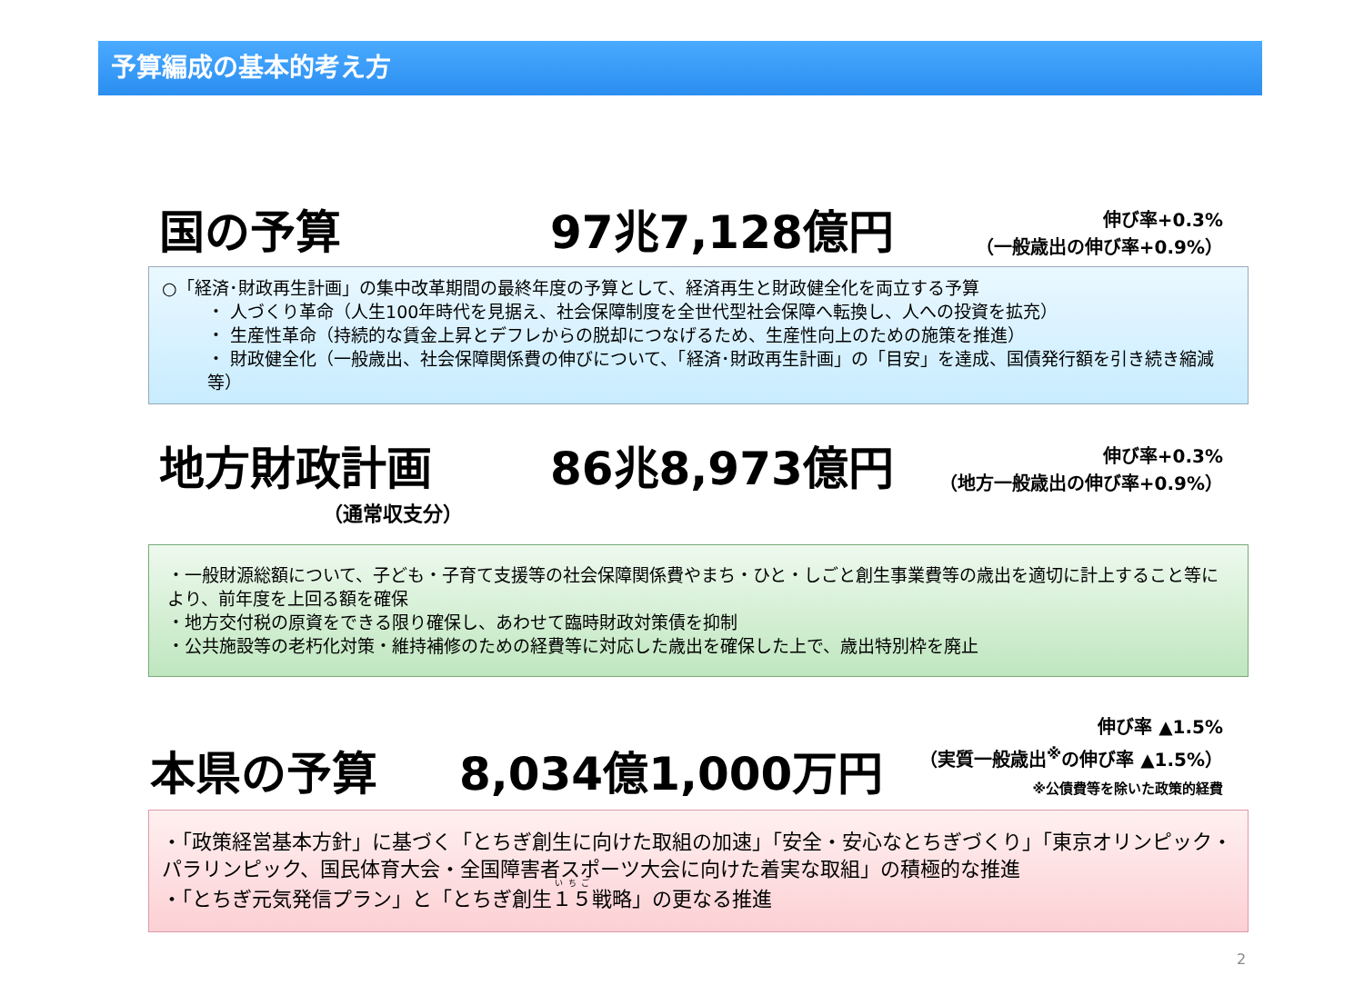予算編成の基本的考え方
国の予算 97兆7,128億円
伸び率+0.3%
（一般歳出の伸び率+0.9%）
○「経済･財政再生計画」の集中改革期間の最終年度の予算として、経済再生と財政健全化を両立する予算
・ 人づくり革命（人生100年時代を見据え、社会保障制度を全世代型社会保障へ転換し、人への投資を拡充）
・ 生産性革命（持続的な賃金上昇とデフレからの脱却につなげるため、生産性向上のための施策を推進）
・ 財政健全化（一般歳出、社会保障関係費の伸びについて、「経済･財政再生計画」の「目安」を達成、国債発行額を引き続き縮減　等）
地方財政計画 86兆8,973億円
伸び率+0.3%
（地方一般歳出の伸び率+0.9%）
（通常収支分）
・一般財源総額について、子ども・子育て支援等の社会保障関係費やまち・ひと・しごと創生事業費等の歳出を適切に計上すること等により、前年度を上回る額を確保
・地方交付税の原資をできる限り確保し、あわせて臨時財政対策債を抑制
・公共施設等の老朽化対策・維持補修のための経費等に対応した歳出を確保した上で、歳出特別枠を廃止
本県の予算 8,034億1,000万円
伸び率 ▲1.5%
（実質一般歳出<sup>※</sup>の伸び率 ▲1.5%）
※公債費等を除いた政策的経費
・「政策経営基本方針」に基づく「とちぎ創生に向けた取組の加速」「安全・安心なとちぎづくり」「東京オリンピック・パラリンピック、国民体育大会・全国障害者スポーツ大会に向けた着実な取組」の積極的な推進
・「とちぎ元気発信プラン」と「とちぎ創生１５戦略」の更なる推進
2